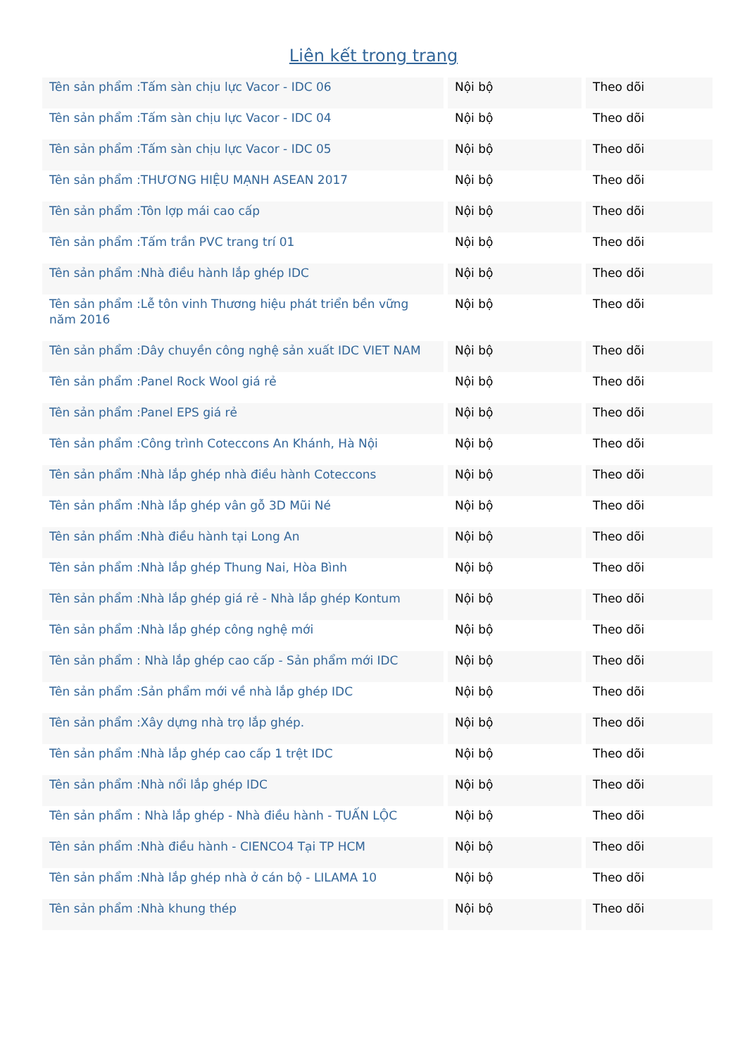Liên kết trong trang
| Tên sản phẩm :Tấm sàn chịu lực Vacor - IDC 06 | Nội bộ | Theo dõi |
| Tên sản phẩm :Tấm sàn chịu lực Vacor - IDC 04 | Nội bộ | Theo dõi |
| Tên sản phẩm :Tấm sàn chịu lực Vacor - IDC 05 | Nội bộ | Theo dõi |
| Tên sản phẩm :THƯƠNG HIỆU MẠNH ASEAN 2017 | Nội bộ | Theo dõi |
| Tên sản phẩm :Tôn lợp mái cao cấp | Nội bộ | Theo dõi |
| Tên sản phẩm :Tấm trần PVC trang trí 01 | Nội bộ | Theo dõi |
| Tên sản phẩm :Nhà điều hành lắp ghép IDC | Nội bộ | Theo dõi |
| Tên sản phẩm :Lễ tôn vinh Thương hiệu phát triển bền vững năm 2016 | Nội bộ | Theo dõi |
| Tên sản phẩm :Dây chuyền công nghệ sản xuất IDC VIET NAM | Nội bộ | Theo dõi |
| Tên sản phẩm :Panel Rock Wool giá rẻ | Nội bộ | Theo dõi |
| Tên sản phẩm :Panel EPS giá rẻ | Nội bộ | Theo dõi |
| Tên sản phẩm :Công trình Coteccons An Khánh, Hà Nội | Nội bộ | Theo dõi |
| Tên sản phẩm :Nhà lắp ghép nhà điều hành Coteccons | Nội bộ | Theo dõi |
| Tên sản phẩm :Nhà lắp ghép vân gỗ 3D Mũi Né | Nội bộ | Theo dõi |
| Tên sản phẩm :Nhà điều hành tại Long An | Nội bộ | Theo dõi |
| Tên sản phẩm :Nhà lắp ghép Thung Nai, Hòa Bình | Nội bộ | Theo dõi |
| Tên sản phẩm :Nhà lắp ghép giá rẻ - Nhà lắp ghép Kontum | Nội bộ | Theo dõi |
| Tên sản phẩm :Nhà lắp ghép công nghệ mới | Nội bộ | Theo dõi |
| Tên sản phẩm : Nhà lắp ghép cao cấp - Sản phẩm mới IDC | Nội bộ | Theo dõi |
| Tên sản phẩm :Sản phẩm mới về nhà lắp ghép IDC | Nội bộ | Theo dõi |
| Tên sản phẩm :Xây dựng nhà trọ lắp ghép. | Nội bộ | Theo dõi |
| Tên sản phẩm :Nhà lắp ghép cao cấp 1 trệt IDC | Nội bộ | Theo dõi |
| Tên sản phẩm :Nhà nổi lắp ghép IDC | Nội bộ | Theo dõi |
| Tên sản phẩm : Nhà lắp ghép - Nhà điều hành - TUẤN LỘC | Nội bộ | Theo dõi |
| Tên sản phẩm :Nhà điều hành - CIENCO4 Tại TP HCM | Nội bộ | Theo dõi |
| Tên sản phẩm :Nhà lắp ghép nhà ở cán bộ - LILAMA 10 | Nội bộ | Theo dõi |
| Tên sản phẩm :Nhà khung thép | Nội bộ | Theo dõi |